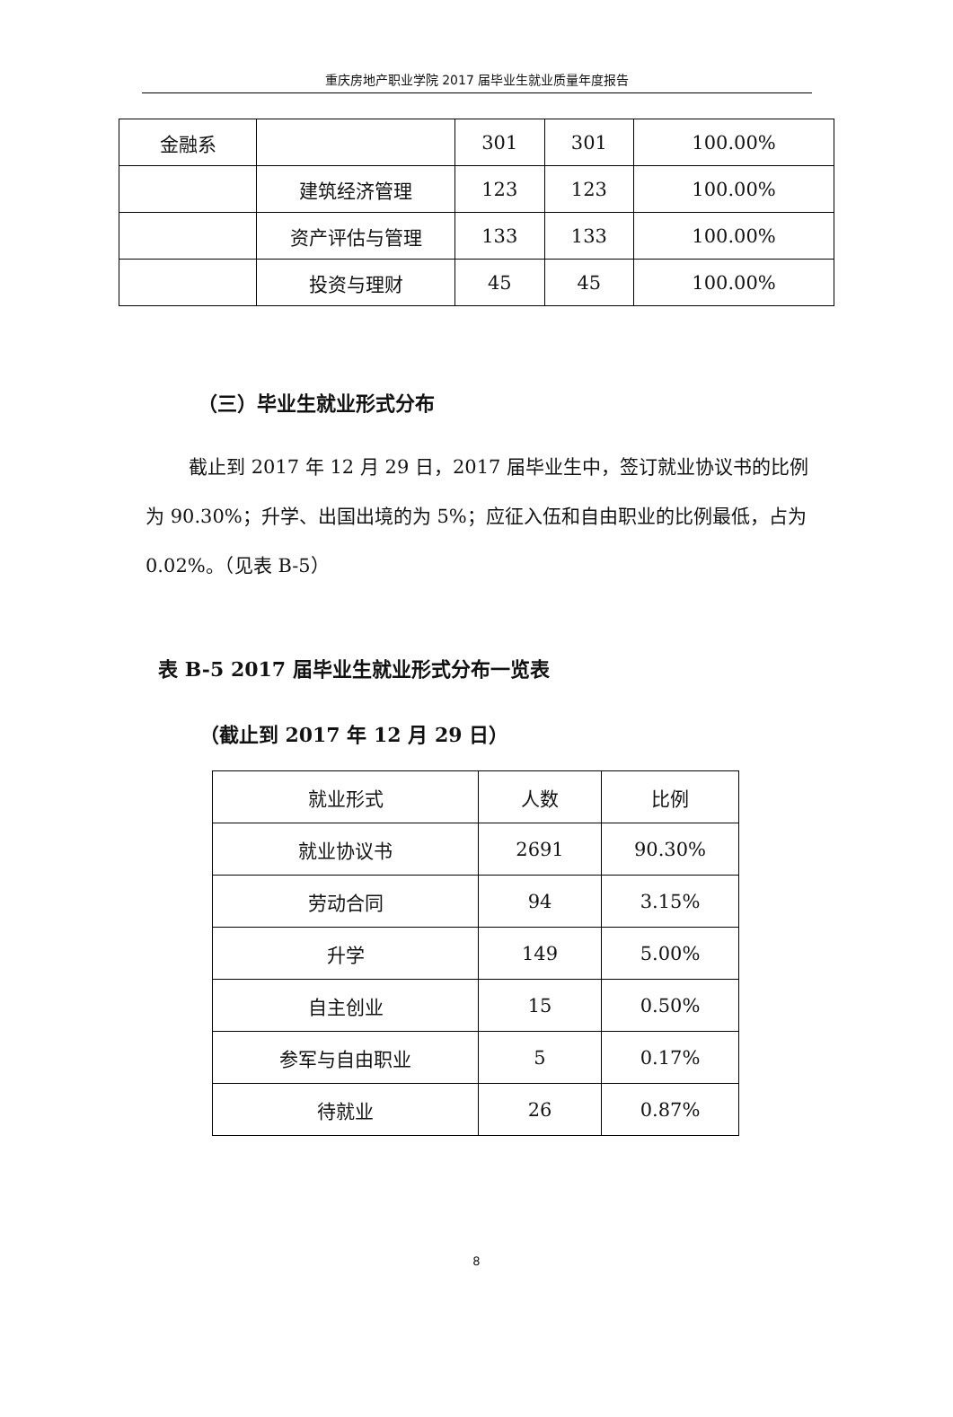重庆房地产职业学院 2017 届毕业生就业质量年度报告
| 金融系 | | 301 | 301 | 100.00% |
| | 建筑经济管理 | 123 | 123 | 100.00% |
| | 资产评估与管理 | 133 | 133 | 100.00% |
| | 投资与理财 | 45 | 45 | 100.00% |
（三）毕业生就业形式分布
截止到 2017 年 12 月 29 日，2017 届毕业生中，签订就业协议书的比例为 90.30%；升学、出国出境的为 5%；应征入伍和自由职业的比例最低，占为 0.02%。（见表 B-5）
表 B-5 2017 届毕业生就业形式分布一览表
（截止到 2017 年 12 月 29 日）
| 就业形式 | 人数 | 比例 |
| 就业协议书 | 2691 | 90.30% |
| 劳动合同 | 94 | 3.15% |
| 升学 | 149 | 5.00% |
| 自主创业 | 15 | 0.50% |
| 参军与自由职业 | 5 | 0.17% |
| 待就业 | 26 | 0.87% |
8